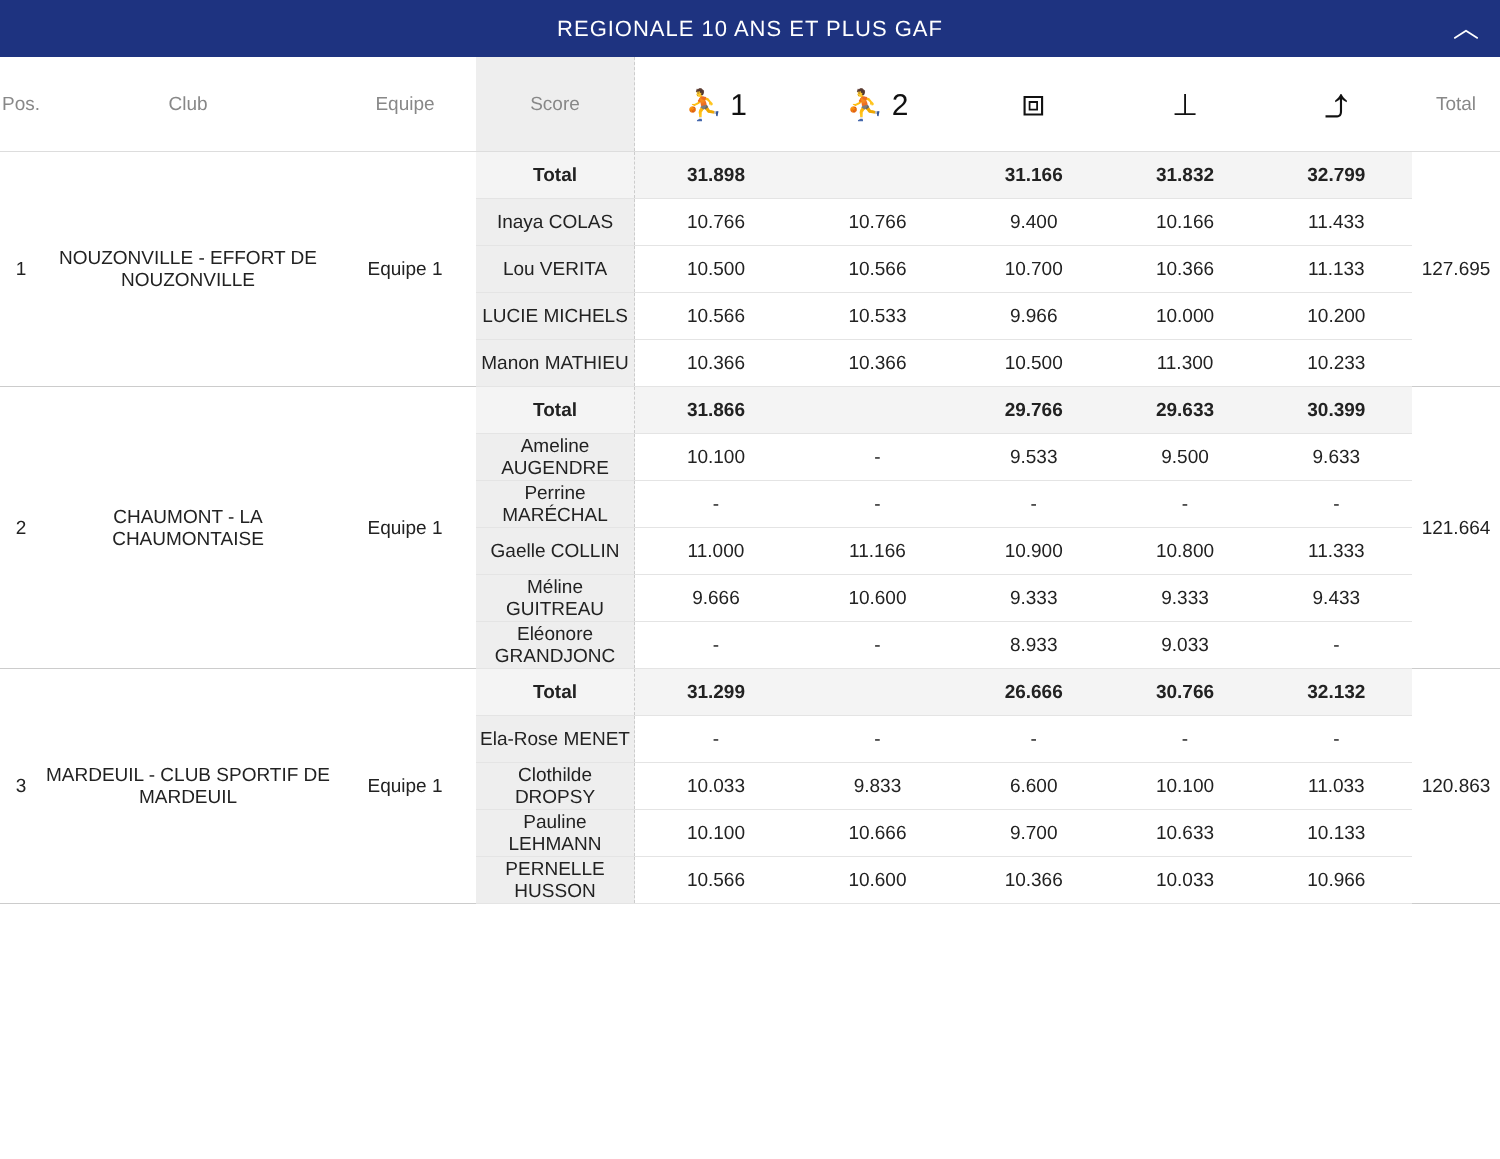REGIONALE 10 ANS ET PLUS GAF ︿
| Pos. | Club | Equipe | Score | ⛹ 1 | ⛹ 2 | ⧈ | ⊥ | ⤴ | Total |
| --- | --- | --- | --- | --- | --- | --- | --- | --- | --- |
| 1 | NOUZONVILLE - EFFORT DE NOUZONVILLE | Equipe 1 | Total | 31.898 | | 31.166 | 31.832 | 32.799 | 127.695 |
| | | | Inaya COLAS | 10.766 | 10.766 | 9.400 | 10.166 | 11.433 | |
| | | | Lou VERITA | 10.500 | 10.566 | 10.700 | 10.366 | 11.133 | |
| | | | LUCIE MICHELS | 10.566 | 10.533 | 9.966 | 10.000 | 10.200 | |
| | | | Manon MATHIEU | 10.366 | 10.366 | 10.500 | 11.300 | 10.233 | |
| 2 | CHAUMONT - LA CHAUMONTAISE | Equipe 1 | Total | 31.866 | | 29.766 | 29.633 | 30.399 | 121.664 |
| | | | Ameline AUGENDRE | 10.100 | - | 9.533 | 9.500 | 9.633 | |
| | | | Perrine MARÉCHAL | - | - | - | - | - | |
| | | | Gaelle COLLIN | 11.000 | 11.166 | 10.900 | 10.800 | 11.333 | |
| | | | Méline GUITREAU | 9.666 | 10.600 | 9.333 | 9.333 | 9.433 | |
| | | | Eléonore GRANDJONC | - | - | 8.933 | 9.033 | - | |
| 3 | MARDEUIL - CLUB SPORTIF DE MARDEUIL | Equipe 1 | Total | 31.299 | | 26.666 | 30.766 | 32.132 | 120.863 |
| | | | Ela-Rose MENET | - | - | - | - | - | |
| | | | Clothilde DROPSY | 10.033 | 9.833 | 6.600 | 10.100 | 11.033 | |
| | | | Pauline LEHMANN | 10.100 | 10.666 | 9.700 | 10.633 | 10.133 | |
| | | | PERNELLE HUSSON | 10.566 | 10.600 | 10.366 | 10.033 | 10.966 | |